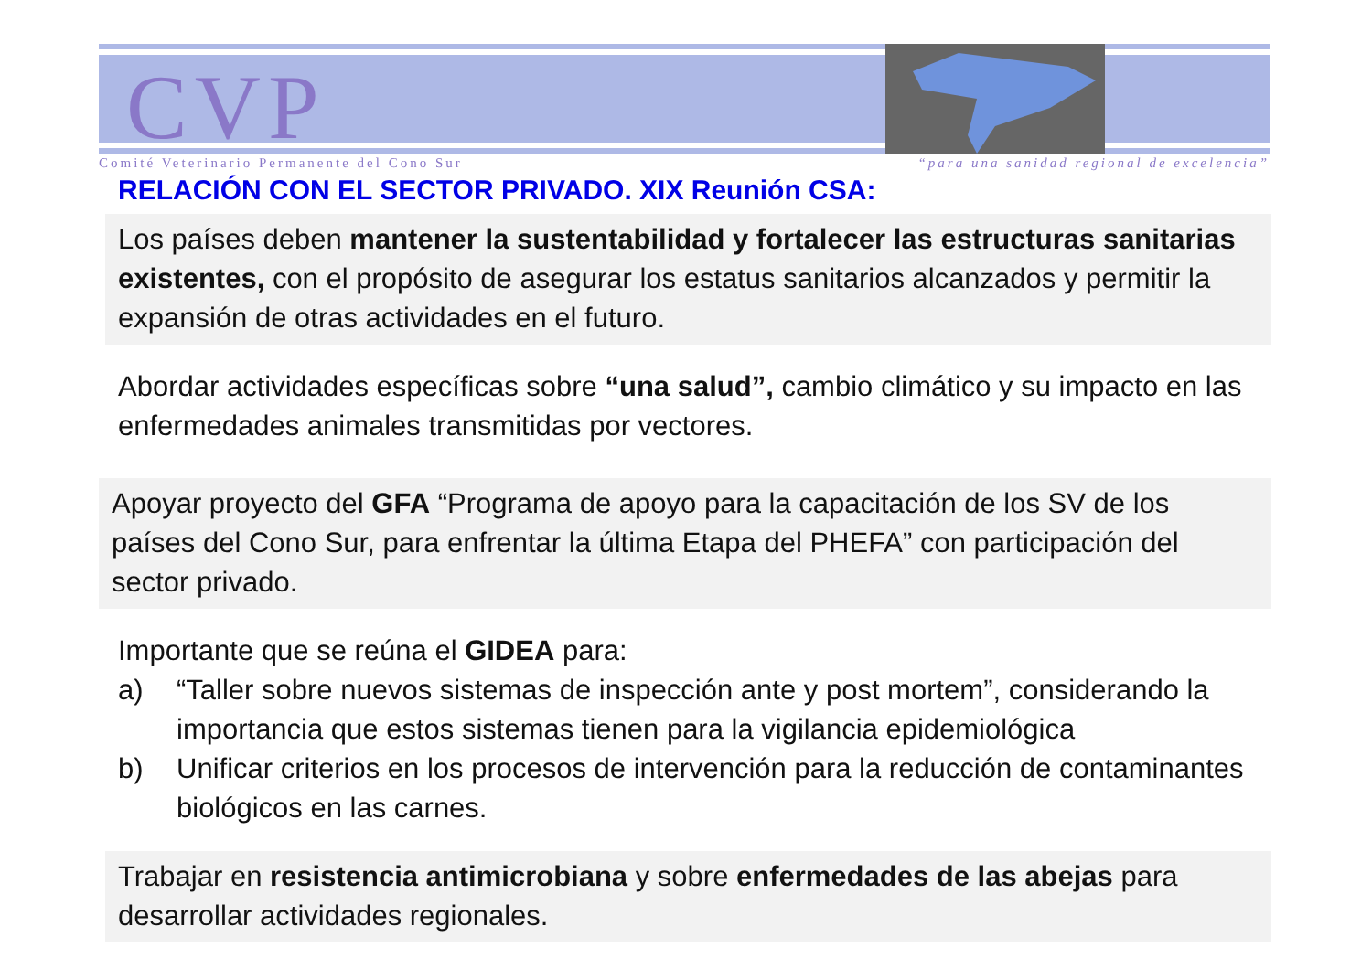CVP
Comité Veterinario Permanente del Cono Sur “para una sanidad regional de excelencia”
RELACIÓN CON EL SECTOR PRIVADO. XIX Reunión CSA:
Los países deben mantener la sustentabilidad y fortalecer las estructuras sanitarias existentes, con el propósito de asegurar los estatus sanitarios alcanzados y permitir la expansión de otras actividades en el futuro.
Abordar actividades específicas sobre “una salud”, cambio climático y su impacto en las enfermedades animales transmitidas por vectores.
Apoyar proyecto del GFA “Programa de apoyo para la capacitación de los SV de los países del Cono Sur, para enfrentar la última Etapa del PHEFA” con participación del sector privado.
Importante que se reúna el GIDEA para:
a) “Taller sobre nuevos sistemas de inspección ante y post mortem”, considerando la importancia que estos sistemas tienen para la vigilancia epidemiológica
b) Unificar criterios en los procesos de intervención para la reducción de contaminantes biológicos en las carnes.
Trabajar en resistencia antimicrobiana y sobre enfermedades de las abejas para desarrollar actividades regionales.